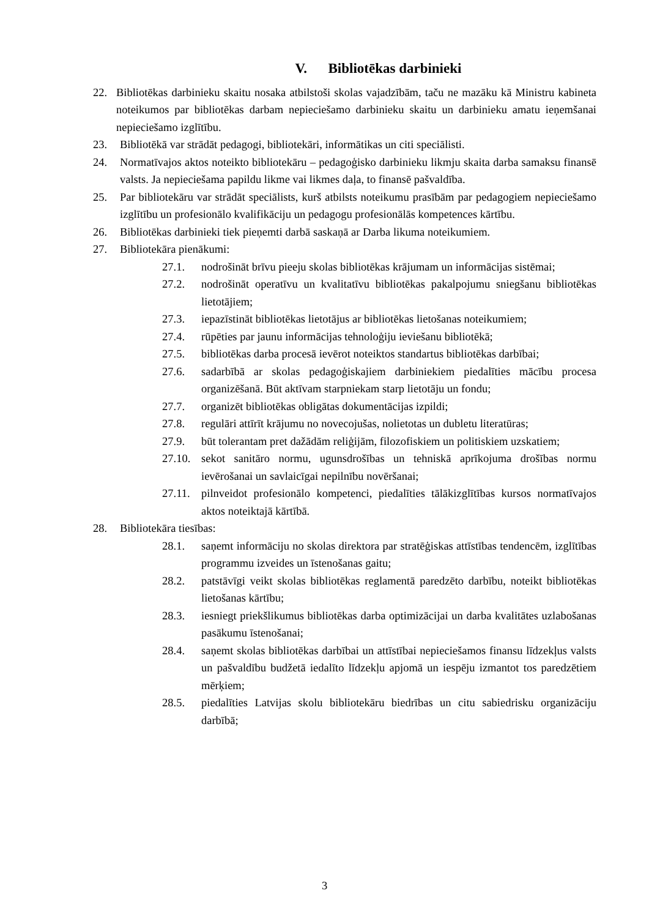V. Bibliotēkas darbinieki
22. Bibliotēkas darbinieku skaitu nosaka atbilstoši skolas vajadzībām, taču ne mazāku kā Ministru kabineta noteikumos par bibliotēkas darbam nepieciešamo darbinieku skaitu un darbinieku amatu ieņemšanai nepieciešamo izglītību.
23. Bibliotēkā var strādāt pedagogi, bibliotekāri, informātikas un citi speciālisti.
24. Normatīvajos aktos noteikto bibliotekāru – pedagoģisko darbinieku likmju skaita darba samaksu finansē valsts. Ja nepieciešama papildu likme vai likmes daļa, to finansē pašvaldība.
25. Par bibliotekāru var strādāt speciālists, kurš atbilsts noteikumu prasībām par pedagogiem nepieciešamo izglītību un profesionālo kvalifikāciju un pedagogu profesionālās kompetences kārtību.
26. Bibliotēkas darbinieki tiek pieņemti darbā saskaņā ar Darba likuma noteikumiem.
27. Bibliotekāra pienākumi:
27.1. nodrošināt brīvu pieeju skolas bibliotēkas krājumam un informācijas sistēmai;
27.2. nodrošināt operatīvu un kvalitatīvu bibliotēkas pakalpojumu sniegšanu bibliotēkas lietotājiem;
27.3. iepazīstināt bibliotēkas lietotājus ar bibliotēkas lietošanas noteikumiem;
27.4. rūpēties par jaunu informācijas tehnoloģiju ieviešanu bibliotēkā;
27.5. bibliotēkas darba procesā ievērot noteiktos standartus bibliotēkas darbībai;
27.6. sadarbībā ar skolas pedagoģiskajiem darbiniekiem piedalīties mācību procesa organizēšanā. Būt aktīvam starpniekam starp lietotāju un fondu;
27.7. organizēt bibliotēkas obligātas dokumentācijas izpildi;
27.8. regulāri attīrīt krājumu no novecojušas, nolietotas un dubletu literatūras;
27.9. būt tolerantam pret dažādām reliģijām, filozofiskiem un politiskiem uzskatiem;
27.10. sekot sanitāro normu, ugunsdrošības un tehniskā aprīkojuma drošības normu ievērošanai un savlaicīgai nepilnību novēršanai;
27.11. pilnveidot profesionālo kompetenci, piedalīties tālākizglītības kursos normatīvajos aktos noteiktajā kārtībā.
28. Bibliotekāra tiesības:
28.1. saņemt informāciju no skolas direktora par stratēģiskas attīstības tendencēm, izglītības programmu izveides un īstenošanas gaitu;
28.2. patstāvīgi veikt skolas bibliotēkas reglamentā paredzēto darbību, noteikt bibliotēkas lietošanas kārtību;
28.3. iesniegt priekšlikumus bibliotēkas darba optimizācijai un darba kvalitātes uzlabošanas pasākumu īstenošanai;
28.4. saņemt skolas bibliotēkas darbībai un attīstībai nepieciešamos finansu līdzekļus valsts un pašvaldību budžetā iedalīto līdzekļu apjomā un iespēju izmantot tos paredzētiem mērķiem;
28.5. piedalīties Latvijas skolu bibliotekāru biedrības un citu sabiedrisku organizāciju darbībā;
3